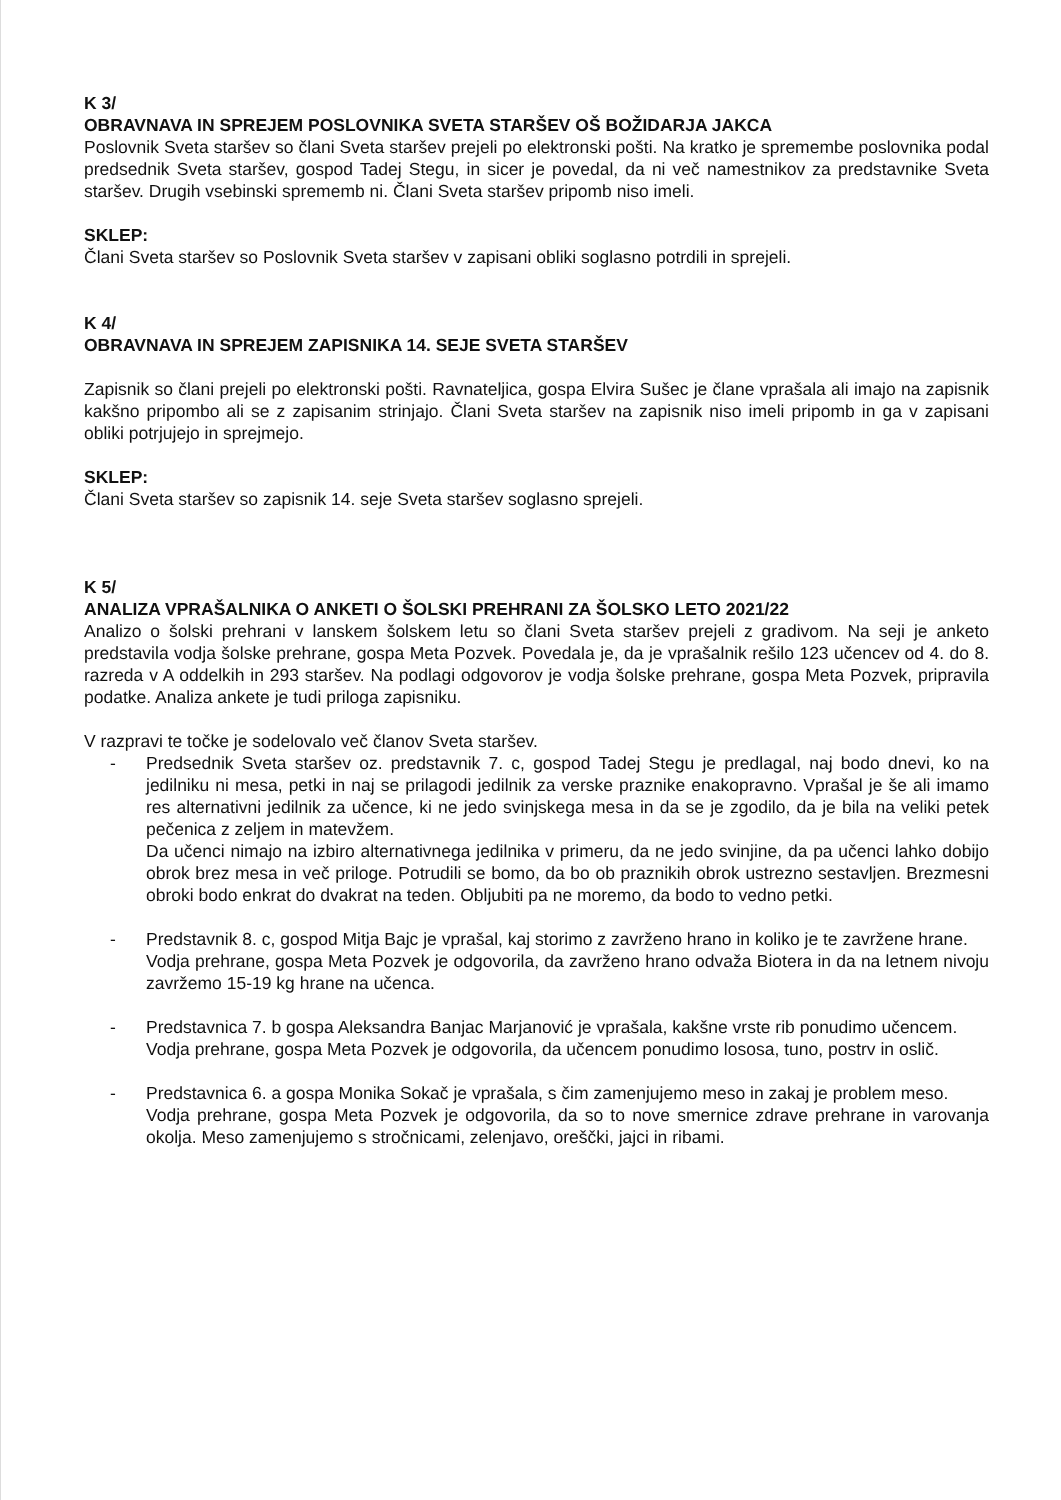K 3/
OBRAVNAVA IN SPREJEM POSLOVNIKA SVETA STARŠEV OŠ BOŽIDARJA JAKCA
Poslovnik Sveta staršev so člani Sveta staršev prejeli po elektronski pošti. Na kratko je spremembe poslovnika podal predsednik Sveta staršev, gospod Tadej Stegu, in sicer je povedal, da ni več namestnikov za predstavnike Sveta staršev. Drugih vsebinski sprememb ni. Člani Sveta staršev pripomb niso imeli.
SKLEP:
Člani Sveta staršev so Poslovnik Sveta staršev v zapisani obliki soglasno potrdili in sprejeli.
K 4/
OBRAVNAVA IN SPREJEM ZAPISNIKA 14. SEJE SVETA STARŠEV
Zapisnik so člani prejeli po elektronski pošti. Ravnateljica, gospa Elvira Sušec je člane vprašala ali imajo na zapisnik kakšno pripombo ali se z zapisanim strinjajo. Člani Sveta staršev na zapisnik niso imeli pripomb in ga v zapisani obliki potrjujejo in sprejmejo.
SKLEP:
Člani Sveta staršev so zapisnik 14. seje Sveta staršev soglasno sprejeli.
K 5/
ANALIZA VPRAŠALNIKA O ANKETI O ŠOLSKI PREHRANI ZA ŠOLSKO LETO 2021/22
Analizo o šolski prehrani v lanskem šolskem letu so člani Sveta staršev prejeli z gradivom. Na seji je anketo predstavila vodja šolske prehrane, gospa Meta Pozvek. Povedala je, da je vprašalnik rešilo 123 učencev od 4. do 8. razreda v A oddelkih in 293 staršev. Na podlagi odgovorov je vodja šolske prehrane, gospa Meta Pozvek, pripravila podatke. Analiza ankete je tudi priloga zapisniku.
V razpravi te točke je sodelovalo več članov Sveta staršev.
- Predsednik Sveta staršev oz. predstavnik 7. c, gospod Tadej Stegu je predlagal, naj bodo dnevi, ko na jedilniku ni mesa, petki in naj se prilagodi jedilnik za verske praznike enakopravno. Vprašal je še ali imamo res alternativni jedilnik za učence, ki ne jedo svinjskega mesa in da se je zgodilo, da je bila na veliki petek pečenica z zeljem in matevžem.
Da učenci nimajo na izbiro alternativnega jedilnika v primeru, da ne jedo svinjine, da pa učenci lahko dobijo obrok brez mesa in več priloge. Potrudili se bomo, da bo ob praznikih obrok ustrezno sestavljen. Brezmesni obroki bodo enkrat do dvakrat na teden. Obljubiti pa ne moremo, da bodo to vedno petki.
- Predstavnik 8. c, gospod Mitja Bajc je vprašal, kaj storimo z zavrženo hrano in koliko je te zavržene hrane.
Vodja prehrane, gospa Meta Pozvek je odgovorila, da zavrženo hrano odvaža Biotera in da na letnem nivoju zavržemo 15-19 kg hrane na učenca.
- Predstavnica 7. b gospa Aleksandra Banjac Marjanović je vprašala, kakšne vrste rib ponudimo učencem.
Vodja prehrane, gospa Meta Pozvek je odgovorila, da učencem ponudimo lososa, tuno, postrv in oslič.
- Predstavnica 6. a gospa Monika Sokač je vprašala, s čim zamenjujemo meso in zakaj je problem meso.
Vodja prehrane, gospa Meta Pozvek je odgovorila, da so to nove smernice zdrave prehrane in varovanja okolja. Meso zamenjujemo s stročnicami, zelenjavo, oreščki, jajci in ribami.